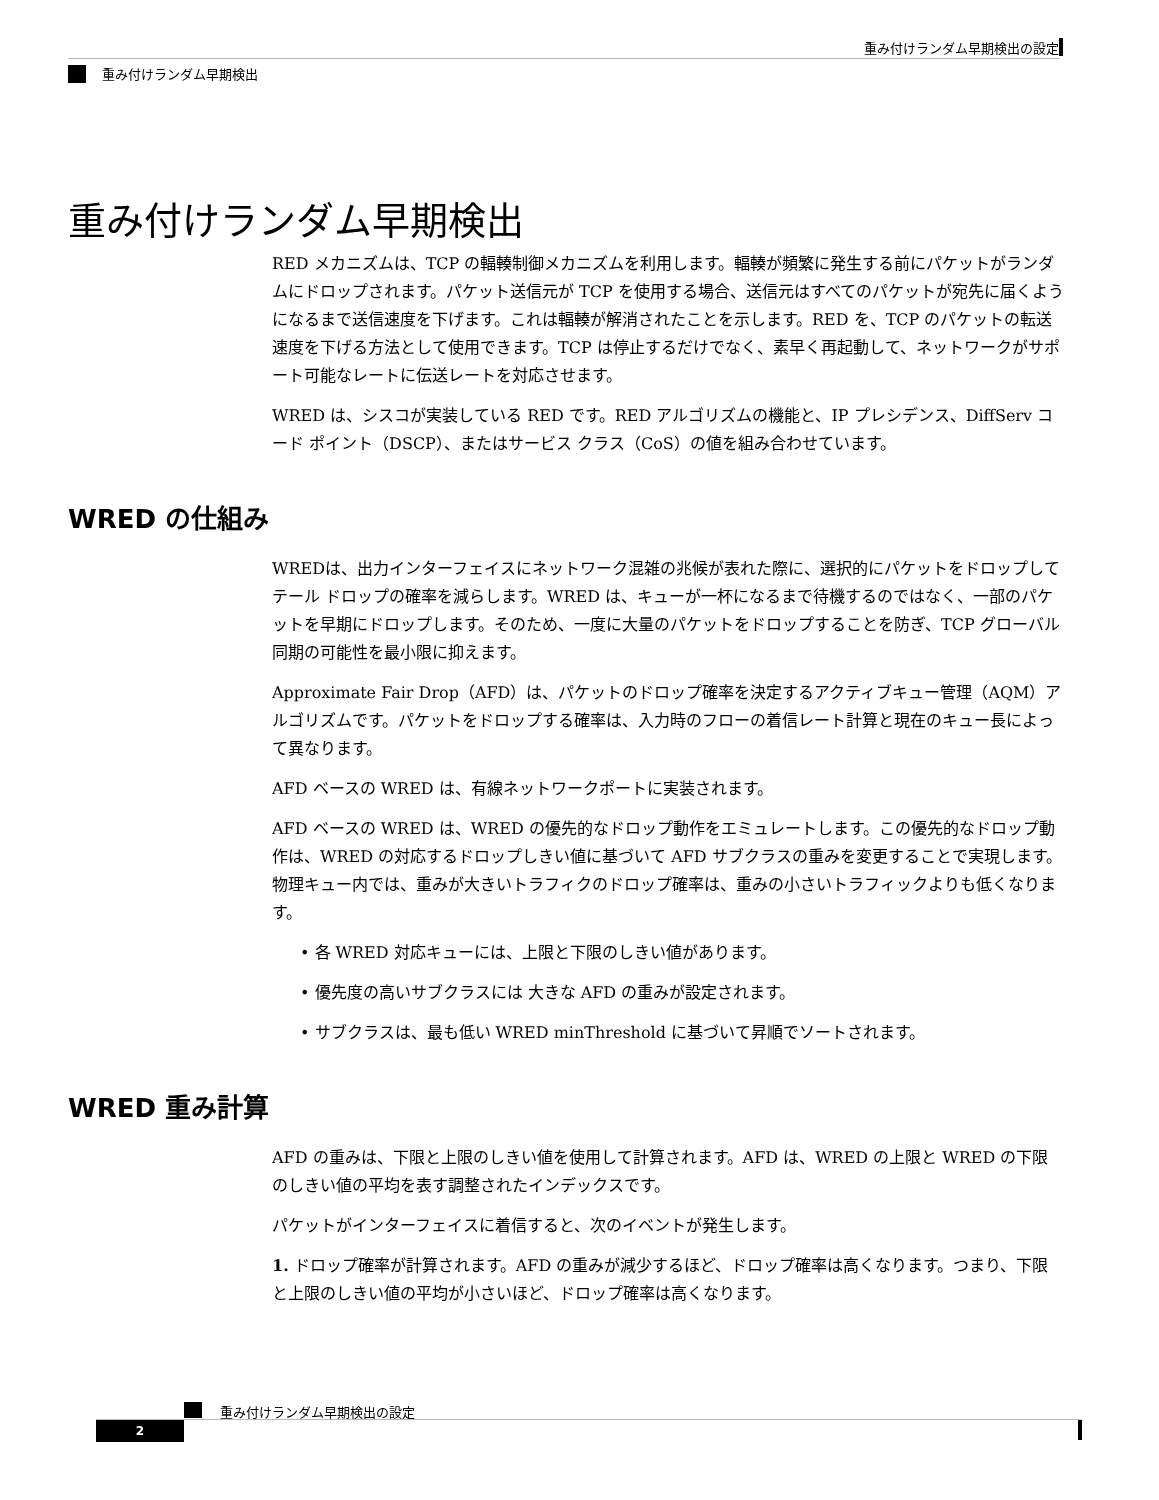重み付けランダム早期検出の設定
重み付けランダム早期検出
重み付けランダム早期検出
RED メカニズムは、TCP の輻輳制御メカニズムを利用します。輻輳が頻繁に発生する前にパケットがランダムにドロップされます。パケット送信元が TCP を使用する場合、送信元はすべてのパケットが宛先に届くようになるまで送信速度を下げます。これは輻輳が解消されたことを示します。RED を、TCP のパケットの転送速度を下げる方法として使用できます。TCP は停止するだけでなく、素早く再起動して、ネットワークがサポート可能なレートに伝送レートを対応させます。
WRED は、シスコが実装している RED です。RED アルゴリズムの機能と、IP プレシデンス、DiffServ コード ポイント（DSCP）、またはサービス クラス（CoS）の値を組み合わせています。
WRED の仕組み
WREDは、出力インターフェイスにネットワーク混雑の兆候が表れた際に、選択的にパケットをドロップしてテール ドロップの確率を減らします。WRED は、キューが一杯になるまで待機するのではなく、一部のパケットを早期にドロップします。そのため、一度に大量のパケットをドロップすることを防ぎ、TCP グローバル同期の可能性を最小限に抑えます。
Approximate Fair Drop（AFD）は、パケットのドロップ確率を決定するアクティブキュー管理（AQM）アルゴリズムです。パケットをドロップする確率は、入力時のフローの着信レート計算と現在のキュー長によって異なります。
AFD ベースの WRED は、有線ネットワークポートに実装されます。
AFD ベースの WRED は、WRED の優先的なドロップ動作をエミュレートします。この優先的なドロップ動作は、WRED の対応するドロップしきい値に基づいて AFD サブクラスの重みを変更することで実現します。物理キュー内では、重みが大きいトラフィクのドロップ確率は、重みの小さいトラフィックよりも低くなります。
• 各 WRED 対応キューには、上限と下限のしきい値があります。
• 優先度の高いサブクラスには 大きな AFD の重みが設定されます。
• サブクラスは、最も低い WRED minThreshold に基づいて昇順でソートされます。
WRED 重み計算
AFD の重みは、下限と上限のしきい値を使用して計算されます。AFD は、WRED の上限と WRED の下限のしきい値の平均を表す調整されたインデックスです。
パケットがインターフェイスに着信すると、次のイベントが発生します。
1. ドロップ確率が計算されます。AFD の重みが減少するほど、ドロップ確率は高くなります。つまり、下限と上限のしきい値の平均が小さいほど、ドロップ確率は高くなります。
重み付けランダム早期検出の設定
2